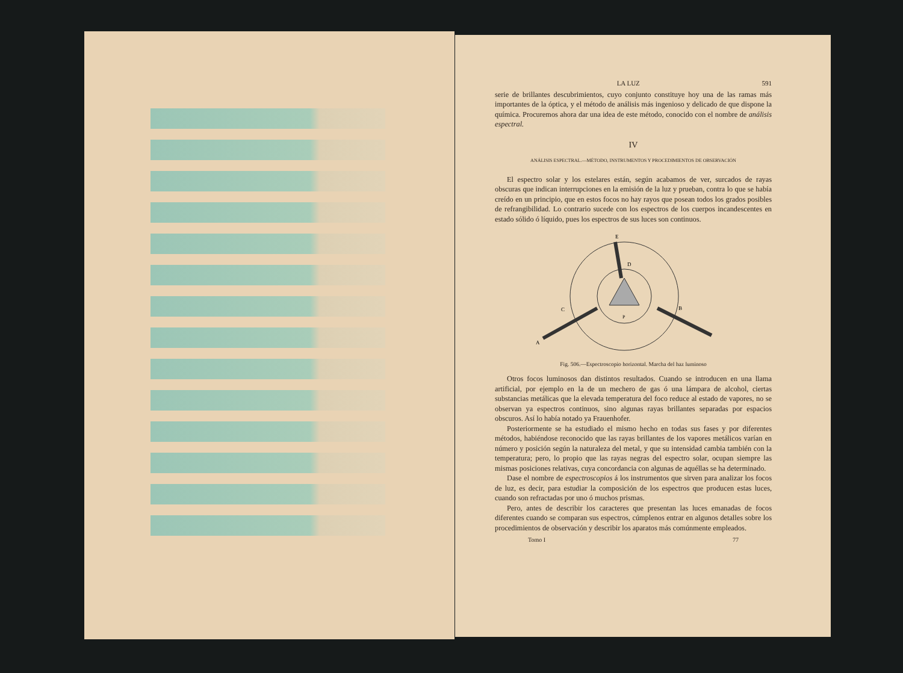LA LUZ 591
serie de brillantes descubrimientos, cuyo conjunto constituye hoy una de las ramas más importantes de la óptica, y el método de análisis más ingenioso y delicado de que dispone la química. Procuremos ahora dar una idea de este método, conocido con el nombre de análisis espectral.
IV
ANÁLISIS ESPECTRAL.—MÉTODO, INSTRUMENTOS Y PROCEDIMIENTOS DE OBSERVACIÓN
El espectro solar y los estelares están, según acabamos de ver, surcados de rayas obscuras que indican interrupciones en la emisión de la luz y prueban, contra lo que se había creído en un principio, que en estos focos no hay rayos que posean todos los grados posibles de refrangibilidad. Lo contrario sucede con los espectros de los cuerpos incandescentes en estado sólido ó líquido, pues los espectros de sus luces son continuos.
E
D
C
B
P
A
Fig. 506.—Espectroscopio horizontal. Marcha del haz luminoso
Otros focos luminosos dan distintos resultados. Cuando se introducen en una llama artificial, por ejemplo en la de un mechero de gas ó una lámpara de alcohol, ciertas substancias metálicas que la elevada temperatura del foco reduce al estado de vapores, no se observan ya espectros continuos, sino algunas rayas brillantes separadas por espacios obscuros. Así lo había notado ya Frauenhofer.
Posteriormente se ha estudiado el mismo hecho en todas sus fases y por diferentes métodos, habiéndose reconocido que las rayas brillantes de los vapores metálicos varían en número y posición según la naturaleza del metal, y que su intensidad cambia también con la temperatura; pero, lo propio que las rayas negras del espectro solar, ocupan siempre las mismas posiciones relativas, cuya concordancia con algunas de aquéllas se ha determinado.
Dase el nombre de espectroscopios á los instrumentos que sirven para analizar los focos de luz, es decir, para estudiar la composición de los espectros que producen estas luces, cuando son refractadas por uno ó muchos prismas.
Pero, antes de describir los caracteres que presentan las luces emanadas de focos diferentes cuando se comparan sus espectros, cúmplenos entrar en algunos detalles sobre los procedimientos de observación y describir los aparatos más comúnmente empleados.
Tomo I 77